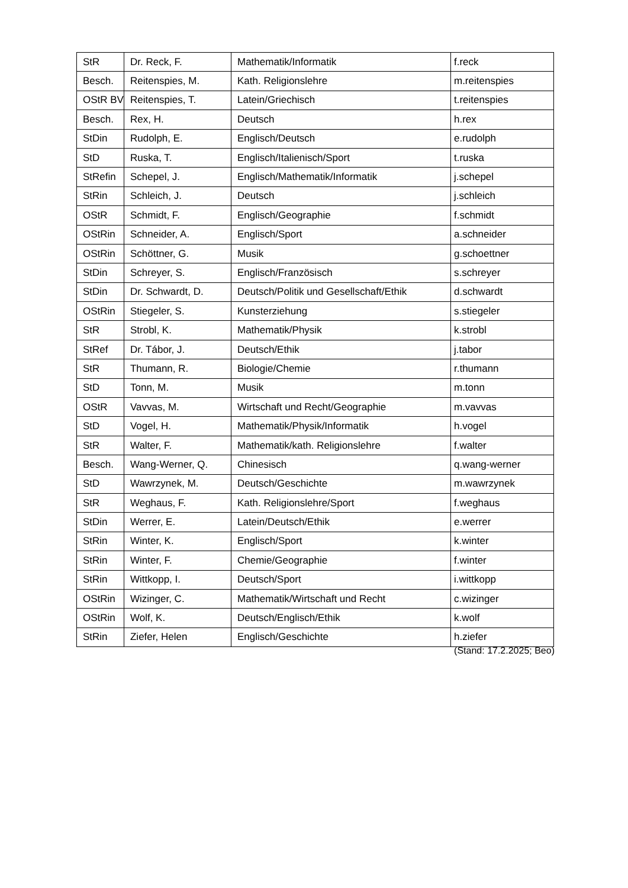| StR | Dr. Reck, F. | Mathematik/Informatik | f.reck |
| Besch. | Reitenspies, M. | Kath. Religionslehre | m.reitenspies |
| OStR BV | Reitenspies, T. | Latein/Griechisch | t.reitenspies |
| Besch. | Rex, H. | Deutsch | h.rex |
| StDin | Rudolph, E. | Englisch/Deutsch | e.rudolph |
| StD | Ruska, T. | Englisch/Italienisch/Sport | t.ruska |
| StRefin | Schepel, J. | Englisch/Mathematik/Informatik | j.schepel |
| StRin | Schleich, J. | Deutsch | j.schleich |
| OStR | Schmidt, F. | Englisch/Geographie | f.schmidt |
| OStRin | Schneider, A. | Englisch/Sport | a.schneider |
| OStRin | Schöttner, G. | Musik | g.schoettner |
| StDin | Schreyer, S. | Englisch/Französisch | s.schreyer |
| StDin | Dr. Schwardt, D. | Deutsch/Politik und Gesellschaft/Ethik | d.schwardt |
| OStRin | Stiegeler, S. | Kunsterziehung | s.stiegeler |
| StR | Strobl, K. | Mathematik/Physik | k.strobl |
| StRef | Dr. Tábor, J. | Deutsch/Ethik | j.tabor |
| StR | Thumann, R. | Biologie/Chemie | r.thumann |
| StD | Tonn, M. | Musik | m.tonn |
| OStR | Vavvas, M. | Wirtschaft und Recht/Geographie | m.vavvas |
| StD | Vogel, H. | Mathematik/Physik/Informatik | h.vogel |
| StR | Walter, F. | Mathematik/kath. Religionslehre | f.walter |
| Besch. | Wang-Werner, Q. | Chinesisch | q.wang-werner |
| StD | Wawrzynek, M. | Deutsch/Geschichte | m.wawrzynek |
| StR | Weghaus, F. | Kath. Religionslehre/Sport | f.weghaus |
| StDin | Werrer, E. | Latein/Deutsch/Ethik | e.werrer |
| StRin | Winter, K. | Englisch/Sport | k.winter |
| StRin | Winter, F. | Chemie/Geographie | f.winter |
| StRin | Wittkopp, I. | Deutsch/Sport | i.wittkopp |
| OStRin | Wizinger, C. | Mathematik/Wirtschaft und Recht | c.wizinger |
| OStRin | Wolf, K. | Deutsch/Englisch/Ethik | k.wolf |
| StRin | Ziefer, Helen | Englisch/Geschichte | h.ziefer |
(Stand: 17.2.2025; Beo)